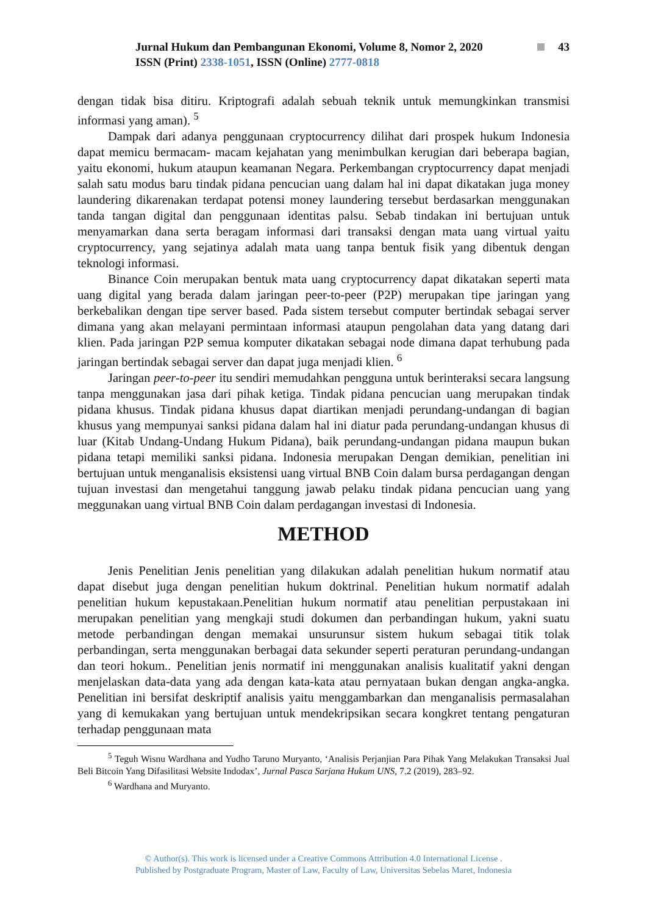Jurnal Hukum dan Pembangunan Ekonomi, Volume 8, Nomor 2, 2020 43
ISSN (Print) 2338-1051, ISSN (Online) 2777-0818
dengan tidak bisa ditiru. Kriptografi adalah sebuah teknik untuk memungkinkan transmisi informasi yang aman). <sup>5</sup>
Dampak dari adanya penggunaan cryptocurrency dilihat dari prospek hukum Indonesia dapat memicu bermacam- macam kejahatan yang menimbulkan kerugian dari beberapa bagian, yaitu ekonomi, hukum ataupun keamanan Negara. Perkembangan cryptocurrency dapat menjadi salah satu modus baru tindak pidana pencucian uang dalam hal ini dapat dikatakan juga money laundering dikarenakan terdapat potensi money laundering tersebut berdasarkan menggunakan tanda tangan digital dan penggunaan identitas palsu. Sebab tindakan ini bertujuan untuk menyamarkan dana serta beragam informasi dari transaksi dengan mata uang virtual yaitu cryptocurrency, yang sejatinya adalah mata uang tanpa bentuk fisik yang dibentuk dengan teknologi informasi.
Binance Coin merupakan bentuk mata uang cryptocurrency dapat dikatakan seperti mata uang digital yang berada dalam jaringan peer-to-peer (P2P) merupakan tipe jaringan yang berkebalikan dengan tipe server based. Pada sistem tersebut computer bertindak sebagai server dimana yang akan melayani permintaan informasi ataupun pengolahan data yang datang dari klien. Pada jaringan P2P semua komputer dikatakan sebagai node dimana dapat terhubung pada jaringan bertindak sebagai server dan dapat juga menjadi klien. <sup>6</sup>
Jaringan peer-to-peer itu sendiri memudahkan pengguna untuk berinteraksi secara langsung tanpa menggunakan jasa dari pihak ketiga. Tindak pidana pencucian uang merupakan tindak pidana khusus. Tindak pidana khusus dapat diartikan menjadi perundang-undangan di bagian khusus yang mempunyai sanksi pidana dalam hal ini diatur pada perundang-undangan khusus di luar (Kitab Undang-Undang Hukum Pidana), baik perundang-undangan pidana maupun bukan pidana tetapi memiliki sanksi pidana. Indonesia merupakan Dengan demikian, penelitian ini bertujuan untuk menganalisis eksistensi uang virtual BNB Coin dalam bursa perdagangan dengan tujuan investasi dan mengetahui tanggung jawab pelaku tindak pidana pencucian uang yang meggunakan uang virtual BNB Coin dalam perdagangan investasi di Indonesia.
METHOD
Jenis Penelitian Jenis penelitian yang dilakukan adalah penelitian hukum normatif atau dapat disebut juga dengan penelitian hukum doktrinal. Penelitian hukum normatif adalah penelitian hukum kepustakaan.Penelitian hukum normatif atau penelitian perpustakaan ini merupakan penelitian yang mengkaji studi dokumen dan perbandingan hukum, yakni suatu metode perbandingan dengan memakai unsurunsur sistem hukum sebagai titik tolak perbandingan, serta menggunakan berbagai data sekunder seperti peraturan perundang-undangan dan teori hokum.. Penelitian jenis normatif ini menggunakan analisis kualitatif yakni dengan menjelaskan data-data yang ada dengan kata-kata atau pernyataan bukan dengan angka-angka. Penelitian ini bersifat deskriptif analisis yaitu menggambarkan dan menganalisis permasalahan yang di kemukakan yang bertujuan untuk mendekripsikan secara kongkret tentang pengaturan terhadap penggunaan mata
<sup>5</sup> Teguh Wisnu Wardhana and Yudho Taruno Muryanto, ‘Analisis Perjanjian Para Pihak Yang Melakukan Transaksi Jual Beli Bitcoin Yang Difasilitasi Website Indodax’, Jurnal Pasca Sarjana Hukum UNS, 7.2 (2019), 283–92.
<sup>6</sup> Wardhana and Muryanto.
© Author(s). This work is licensed under a Creative Commons Attribution 4.0 International License .
Published by Postgraduate Program, Master of Law, Faculty of Law, Universitas Sebelas Maret, Indonesia